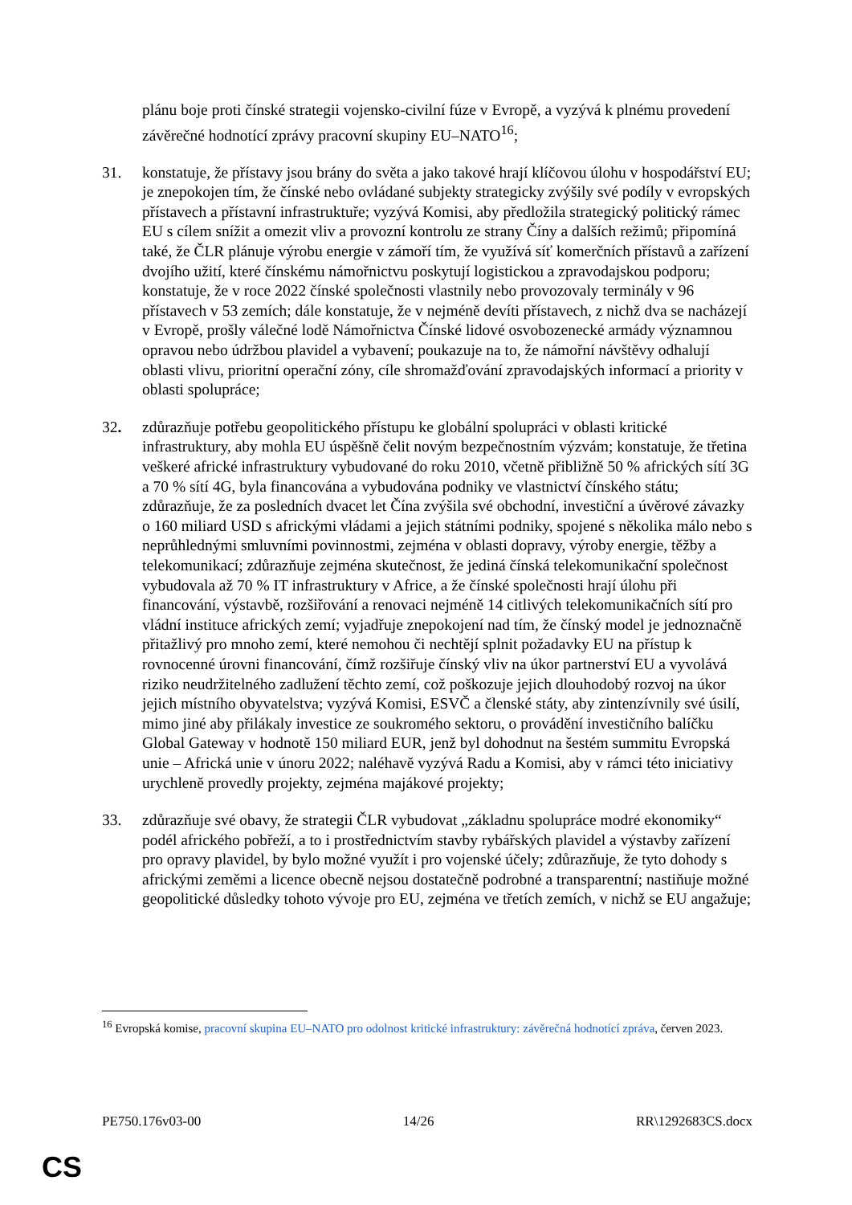plánu boje proti čínské strategii vojensko-civilní fúze v Evropě, a vyzývá k plnému provedení závěrečné hodnotící zprávy pracovní skupiny EU–NATO<sup>16</sup>;
31. konstatuje, že přístavy jsou brány do světa a jako takové hrají klíčovou úlohu v hospodářství EU; je znepokojen tím, že čínské nebo ovládané subjekty strategicky zvýšily své podíly v evropských přístavech a přístavní infrastruktuře; vyzývá Komisi, aby předložila strategický politický rámec EU s cílem snížit a omezit vliv a provozní kontrolu ze strany Číny a dalších režimů; připomíná také, že ČLR plánuje výrobu energie v zámoří tím, že využívá síť komerčních přístavů a zařízení dvojího užití, které čínskému námořnictvu poskytují logistickou a zpravodajskou podporu; konstatuje, že v roce 2022 čínské společnosti vlastnily nebo provozovaly terminály v 96 přístavech v 53 zemích; dále konstatuje, že v nejméně devíti přístavech, z nichž dva se nacházejí v Evropě, prošly válečné lodě Námořnictva Čínské lidové osvobozenecké armády významnou opravou nebo údržbou plavidel a vybavení; poukazuje na to, že námořní návštěvy odhalují oblasti vlivu, prioritní operační zóny, cíle shromažďování zpravodajských informací a priority v oblasti spolupráce;
32. zdůrazňuje potřebu geopolitického přístupu ke globální spolupráci v oblasti kritické infrastruktury, aby mohla EU úspěšně čelit novým bezpečnostním výzvám; konstatuje, že třetina veškeré africké infrastruktury vybudované do roku 2010, včetně přibližně 50 % afrických sítí 3G a 70 % sítí 4G, byla financována a vybudována podniky ve vlastnictví čínského státu; zdůrazňuje, že za posledních dvacet let Čína zvýšila své obchodní, investiční a úvěrové závazky o 160 miliard USD s africkými vládami a jejich státními podniky, spojené s několika málo nebo s neprůhlednými smluvními povinnostmi, zejména v oblasti dopravy, výroby energie, těžby a telekomunikací; zdůrazňuje zejména skutečnost, že jediná čínská telekomunikační společnost vybudovala až 70 % IT infrastruktury v Africe, a že čínské společnosti hrají úlohu při financování, výstavbě, rozšiřování a renovaci nejméně 14 citlivých telekomunikačních sítí pro vládní instituce afrických zemí; vyjadřuje znepokojení nad tím, že čínský model je jednoznačně přitažlivý pro mnoho zemí, které nemohou či nechtějí splnit požadavky EU na přístup k rovnocenné úrovni financování, čímž rozšiřuje čínský vliv na úkor partnerství EU a vyvolává riziko neudržitelného zadlužení těchto zemí, což poškozuje jejich dlouhodobý rozvoj na úkor jejich místního obyvatelstva; vyzývá Komisi, ESVČ a členské státy, aby zintenzívnily své úsilí, mimo jiné aby přilákaly investice ze soukromého sektoru, o provádění investičního balíčku Global Gateway v hodnotě 150 miliard EUR, jenž byl dohodnut na šestém summitu Evropská unie – Africká unie v únoru 2022; naléhavě vyzývá Radu a Komisi, aby v rámci této iniciativy urychleně provedly projekty, zejména majákové projekty;
33. zdůrazňuje své obavy, že strategii ČLR vybudovat „základnu spolupráce modré ekonomiky“ podél afrického pobřeží, a to i prostřednictvím stavby rybářských plavidel a výstavby zařízení pro opravy plavidel, by bylo možné využít i pro vojenské účely; zdůrazňuje, že tyto dohody s africkými zeměmi a licence obecně nejsou dostatečně podrobné a transparentní; nastiňuje možné geopolitické důsledky tohoto vývoje pro EU, zejména ve třetích zemích, v nichž se EU angažuje;
<sup>16</sup> Evropská komise, pracovní skupina EU–NATO pro odolnost kritické infrastruktury: závěrečná hodnotící zpráva, červen 2023.
PE750.176v03-00 14/26 RR\1292683CS.docx
CS